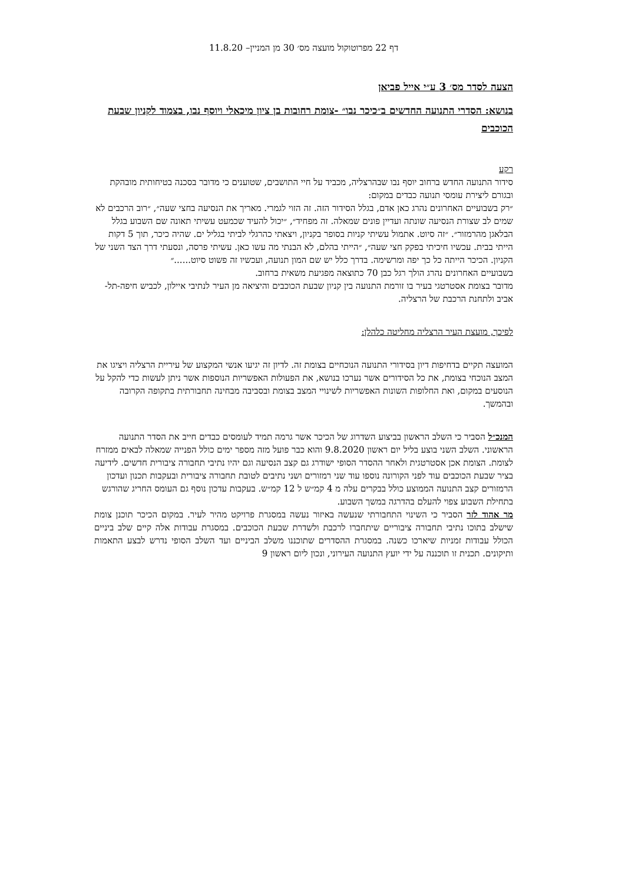דף 22 מפרוטוקול מועצה מס׳ 30 מן המניין– 11.8.20
הצעה לסדר מס׳ 3 ע״י אייל פביאן
בנושא: הסדרי התנועה החדשים ב״כיכר נבו״ -צומת רחובות בן ציון מיכאלי ויוסף נבו, בצמוד לקניון שבעת הכוכבים
רקע
סידור התנועה החדש ברחוב יוסף נבו שבהרצליה, מכביד על חיי התושבים, שטוענים כי מדובר בסכנה בטיחותית מובהקת ובגורם ליצירת עומסי תנועה כבדים במקום:
״רק בשבועיים האחרונים נהרג כאן אדם, בגלל הסידור הזה. זה הזוי לגמרי. מאריך את הנסיעה בחצי שעה״, ״רוב הרכבים לא שמים לב שצורת הנסיעה שונתה ועדיין פונים שמאלה. זה מפחיד״, ״יכול להעיד שכמעט עשיתי תאונה שם השבוע בגלל הבלאגן מהרמזור״. ״זה סיוט. אתמול עשיתי קניות בסופר בקניון, ויצאתי כהרגלי לביתי בגליל ים. שהיה כיכר, תוך 5 דקות הייתי בבית. עכשיו חיכיתי בפקק חצי שעה״, ״הייתי בהלם, לא הבנתי מה עשו כאן. עשיתי פרסה, ונסעתי דרך הצד השני של הקניון. הכיכר הייתה כל כך יפה ומרשימה. בדרך כלל יש שם המון תנועה, ועכשיו זה פשוט סיוט......״
בשבועיים האחרונים נהרג הולך רגל כבן 70 כתוצאה מפגיעת משאית ברחוב.
מדובר בצומת אסטרטגי בעיר בו זורמת התנועה בין קניון שבעת הכוכבים והיציאה מן העיר לנתיבי איילון, לכביש חיפה-תל-אביב ולתחנת הרכבת של הרצליה.
לפיכך, מועצת העיר הרצליה מחליטה כלהלן:
המועצה תקיים בדחיפות דיון בסידורי התנועה הנוכחיים בצומת זה. לדיון זה יגיעו אנשי המקצוע של עיריית הרצליה ויציגו את המצב הנוכחי בצומת, את כל הסידורים אשר נערכו בנושא, את הפעולות האפשריות הנוספות אשר ניתן לעשות כדי להקל על הנוסעים במקום, ואת החלופות השונות האפשריות לשינויי המצב בצומת ובסביבה מבחינה תחבורתית בתקופה הקרובה ובהמשך.
המנכ״ל הסביר כי השלב הראשון בביצוע השדרוג של הכיכר אשר גרמה תמיד לעומסים כבדים חייב את הסדר התנועה הראשוני. השלב השני בוצע בליל יום ראשון 9.8.2020 והוא כבר פועל מזה מספר ימים כולל הפנייה שמאלה לבאים ממזרח לצומת. הצומת אכן אסטרטגית ולאחר ההסדר הסופי ישודרג גם קצב הנסיעה וגם יהיו נתיבי תחבורה ציבורית חדשים. לידיעה בציר שבעת הכוכבים עוד לפני הקורונה נוספו עוד שני רמזורים ושני נתיבים לטובת תחבורה ציבורית ובעקבות תכנון ועדכון הרמזורים קצב התנועה הממוצע כולל בבקרים עלה מ 4 קמ״ש ל 12 קמ״ש. בעקבות עדכון נוסף גם העומס החריג שהורגש בתחילת השבוע צפוי להעלם בהדרגה במשך השבוע.
מר אהוד לזר הסביר כי השינוי התחבורתי שנעשה באיזור נעשה במסגרת פרויקט מהיר לעיר. במקום הכיכר תוכנן צומת שישלב בתוכו נתיבי תחבורה ציבוריים שיתחברו לרכבת ולשדרת שבעת הכוכבים. במסגרת עבודות אלה קיים שלב ביניים הכולל עבודות זמניות שיארכו כשנה. במסגרת ההסדרים שתוכננו משלב הביניים ועד השלב הסופי נדרש לבצע התאמות ותיקונים. תכנית זו תוכננה על ידי יועץ התנועה העירוני, ונכון ליום ראשון 9